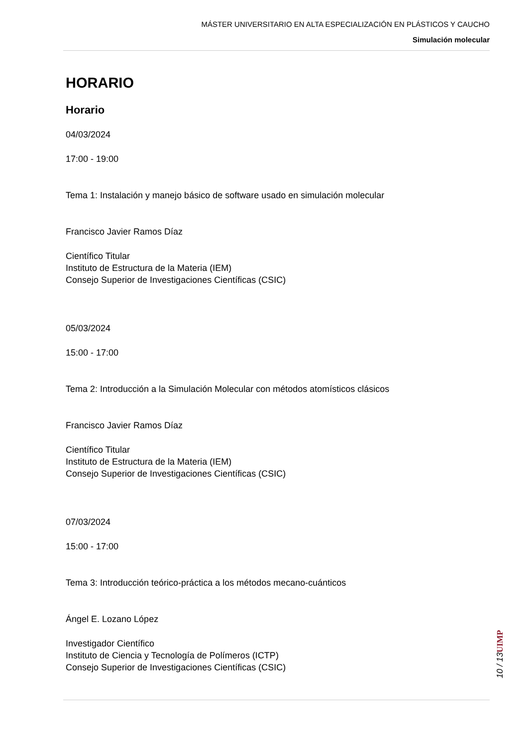MÁSTER UNIVERSITARIO EN ALTA ESPECIALIZACIÓN EN PLÁSTICOS Y CAUCHO
Simulación molecular
HORARIO
Horario
04/03/2024
17:00 - 19:00
Tema 1: Instalación y manejo básico de software usado en simulación molecular
Francisco Javier Ramos Díaz
Científico Titular
Instituto de Estructura de la Materia (IEM)
Consejo Superior de Investigaciones Científicas (CSIC)
05/03/2024
15:00 - 17:00
Tema 2: Introducción a la Simulación Molecular con métodos atomísticos clásicos
Francisco Javier Ramos Díaz
Científico Titular
Instituto de Estructura de la Materia (IEM)
Consejo Superior de Investigaciones Científicas (CSIC)
07/03/2024
15:00 - 17:00
Tema 3: Introducción teórico-práctica a los métodos mecano-cuánticos
Ángel E. Lozano López
Investigador Científico
Instituto de Ciencia y Tecnología de Polímeros (ICTP)
Consejo Superior de Investigaciones Científicas (CSIC)
UIMP
10 / 13